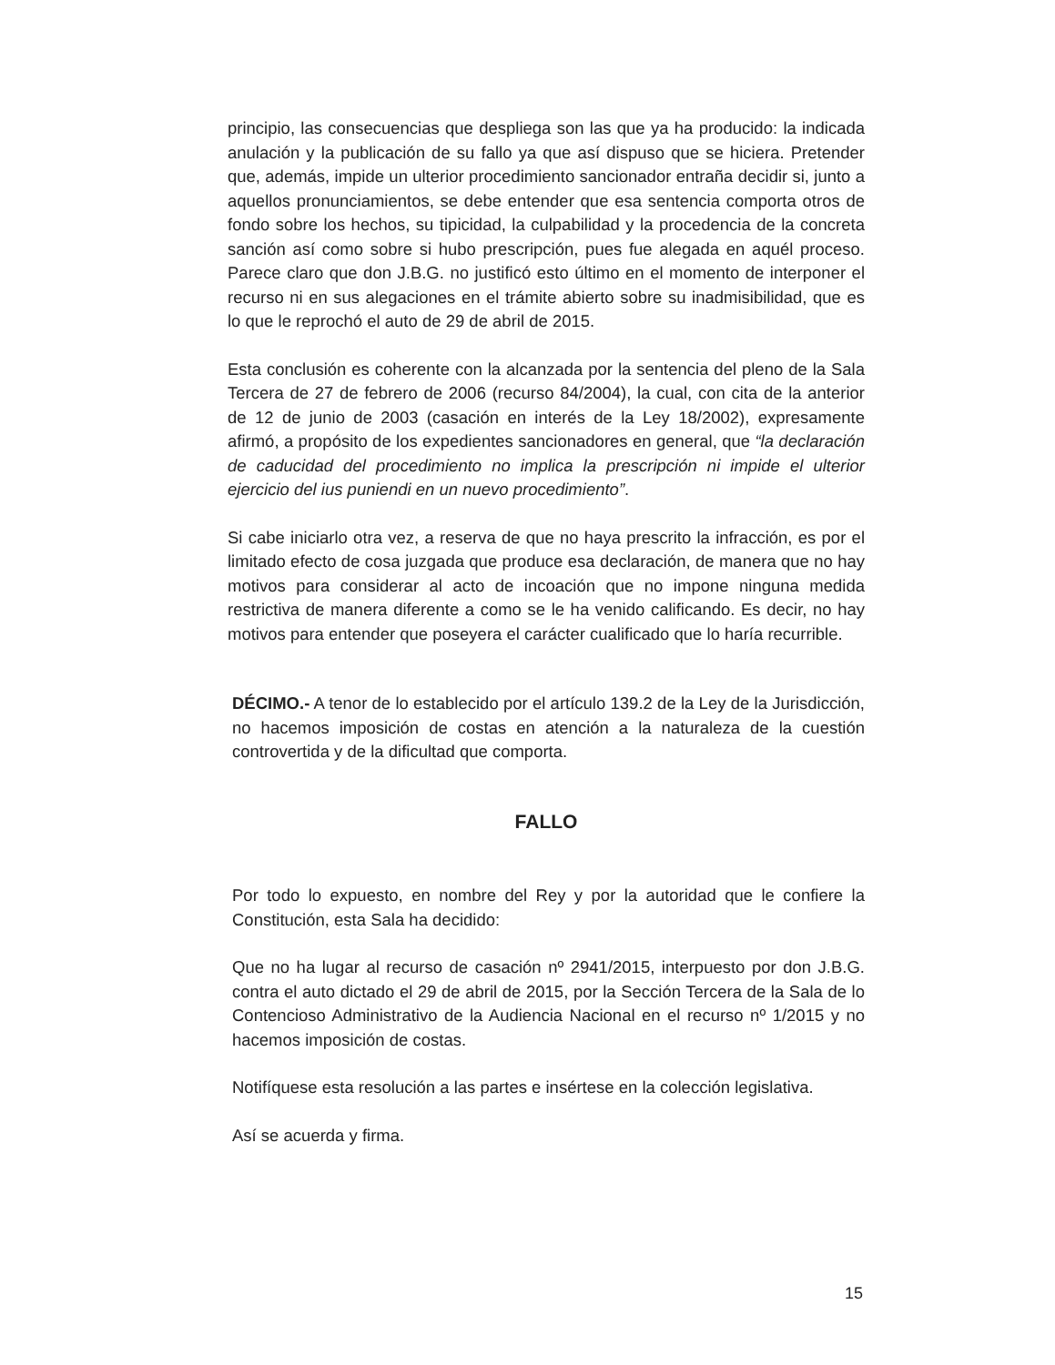principio, las consecuencias que despliega son las que ya ha producido: la indicada anulación y la publicación de su fallo ya que así dispuso que se hiciera. Pretender que, además, impide un ulterior procedimiento sancionador entraña decidir si, junto a aquellos pronunciamientos, se debe entender que esa sentencia comporta otros de fondo sobre los hechos, su tipicidad, la culpabilidad y la procedencia de la concreta sanción así como sobre si hubo prescripción, pues fue alegada en aquél proceso. Parece claro que don J.B.G. no justificó esto último en el momento de interponer el recurso ni en sus alegaciones en el trámite abierto sobre su inadmisibilidad, que es lo que le reprochó el auto de 29 de abril de 2015.
Esta conclusión es coherente con la alcanzada por la sentencia del pleno de la Sala Tercera de 27 de febrero de 2006 (recurso 84/2004), la cual, con cita de la anterior de 12 de junio de 2003 (casación en interés de la Ley 18/2002), expresamente afirmó, a propósito de los expedientes sancionadores en general, que “la declaración de caducidad del procedimiento no implica la prescripción ni impide el ulterior ejercicio del ius puniendi en un nuevo procedimiento”.
Si cabe iniciarlo otra vez, a reserva de que no haya prescrito la infracción, es por el limitado efecto de cosa juzgada que produce esa declaración, de manera que no hay motivos para considerar al acto de incoación que no impone ninguna medida restrictiva de manera diferente a como se le ha venido calificando. Es decir, no hay motivos para entender que poseyera el carácter cualificado que lo haría recurrible.
DÉCIMO.- A tenor de lo establecido por el artículo 139.2 de la Ley de la Jurisdicción, no hacemos imposición de costas en atención a la naturaleza de la cuestión controvertida y de la dificultad que comporta.
FALLO
Por todo lo expuesto, en nombre del Rey y por la autoridad que le confiere la Constitución, esta Sala ha decidido:
Que no ha lugar al recurso de casación nº 2941/2015, interpuesto por don J.B.G. contra el auto dictado el 29 de abril de 2015, por la Sección Tercera de la Sala de lo Contencioso Administrativo de la Audiencia Nacional en el recurso nº 1/2015 y no hacemos imposición de costas.
Notifíquese esta resolución a las partes e insértese en la colección legislativa.
Así se acuerda y firma.
15